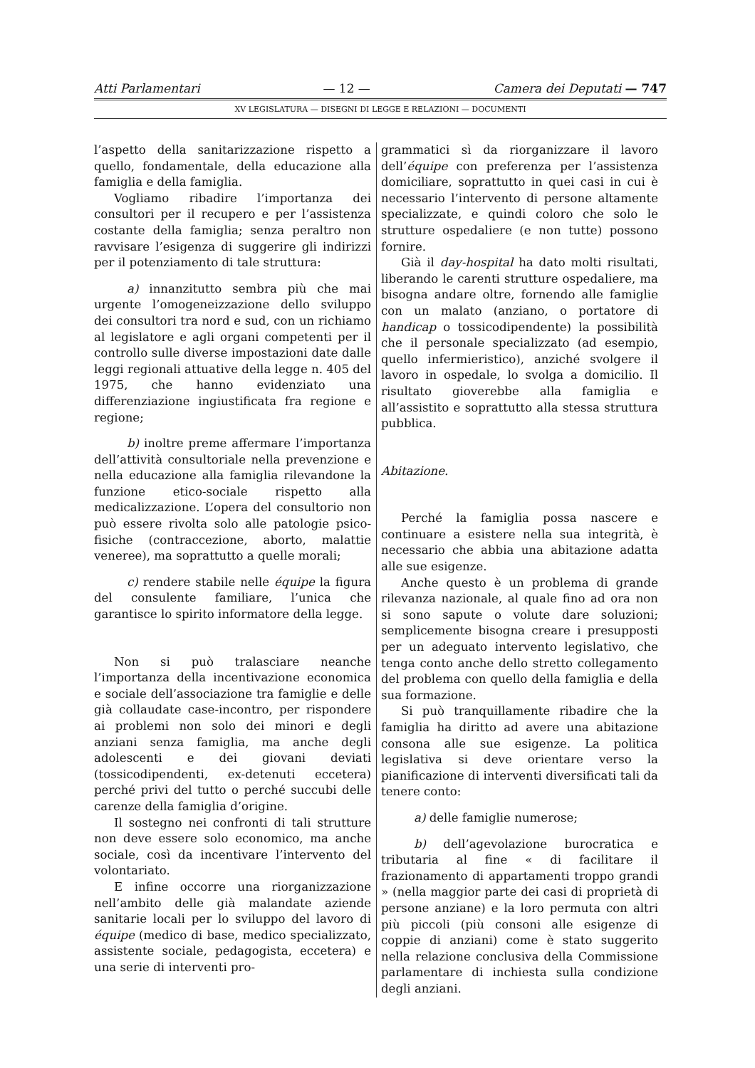Atti Parlamentari — 12 — Camera dei Deputati — 747
XV LEGISLATURA — DISEGNI DI LEGGE E RELAZIONI — DOCUMENTI
l’aspetto della sanitarizzazione rispetto a quello, fondamentale, della educazione alla famiglia e della famiglia.
Vogliamo ribadire l’importanza dei consultori per il recupero e per l’assistenza costante della famiglia; senza peraltro non ravvisare l’esigenza di suggerire gli indirizzi per il potenziamento di tale struttura:
a) innanzitutto sembra più che mai urgente l’omogeneizzazione dello sviluppo dei consultori tra nord e sud, con un richiamo al legislatore e agli organi competenti per il controllo sulle diverse impostazioni date dalle leggi regionali attuative della legge n. 405 del 1975, che hanno evidenziato una differenziazione ingiustificata fra regione e regione;
b) inoltre preme affermare l’importanza dell’attività consultoriale nella prevenzione e nella educazione alla famiglia rilevandone la funzione etico-sociale rispetto alla medicalizzazione. L’opera del consultorio non può essere rivolta solo alle patologie psico-fisiche (contraccezione, aborto, malattie veneree), ma soprattutto a quelle morali;
c) rendere stabile nelle équipe la figura del consulente familiare, l’unica che garantisce lo spirito informatore della legge.
Non si può tralasciare neanche l’importanza della incentivazione economica e sociale dell’associazione tra famiglie e delle già collaudate case-incontro, per rispondere ai problemi non solo dei minori e degli anziani senza famiglia, ma anche degli adolescenti e dei giovani deviati (tossicodipendenti, ex-detenuti eccetera) perché privi del tutto o perché succubi delle carenze della famiglia d’origine.
Il sostegno nei confronti di tali strutture non deve essere solo economico, ma anche sociale, così da incentivare l’intervento del volontariato.
E infine occorre una riorganizzazione nell’ambito delle già malandate aziende sanitarie locali per lo sviluppo del lavoro di équipe (medico di base, medico specializzato, assistente sociale, pedagogista, eccetera) e una serie di interventi pro-
grammatici sì da riorganizzare il lavoro dell’équipe con preferenza per l’assistenza domiciliare, soprattutto in quei casi in cui è necessario l’intervento di persone altamente specializzate, e quindi coloro che solo le strutture ospedaliere (e non tutte) possono fornire.
Già il day-hospital ha dato molti risultati, liberando le carenti strutture ospedaliere, ma bisogna andare oltre, fornendo alle famiglie con un malato (anziano, o portatore di handicap o tossicodipendente) la possibilità che il personale specializzato (ad esempio, quello infermieristico), anziché svolgere il lavoro in ospedale, lo svolga a domicilio. Il risultato gioverebbe alla famiglia e all’assistito e soprattutto alla stessa struttura pubblica.
Abitazione.
Perché la famiglia possa nascere e continuare a esistere nella sua integrità, è necessario che abbia una abitazione adatta alle sue esigenze.
Anche questo è un problema di grande rilevanza nazionale, al quale fino ad ora non si sono sapute o volute dare soluzioni; semplicemente bisogna creare i presupposti per un adeguato intervento legislativo, che tenga conto anche dello stretto collegamento del problema con quello della famiglia e della sua formazione.
Si può tranquillamente ribadire che la famiglia ha diritto ad avere una abitazione consona alle sue esigenze. La politica legislativa si deve orientare verso la pianificazione di interventi diversificati tali da tenere conto:
a) delle famiglie numerose;
b) dell’agevolazione burocratica e tributaria al fine « di facilitare il frazionamento di appartamenti troppo grandi » (nella maggior parte dei casi di proprietà di persone anziane) e la loro permuta con altri più piccoli (più consoni alle esigenze di coppie di anziani) come è stato suggerito nella relazione conclusiva della Commissione parlamentare di inchiesta sulla condizione degli anziani.